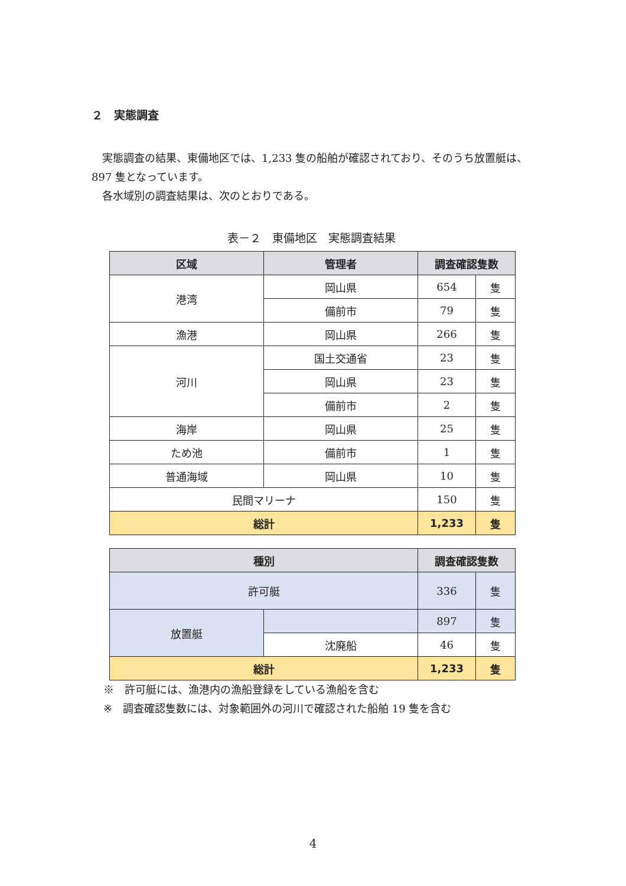２　実態調査
　実態調査の結果、東備地区では、1,233 隻の船舶が確認されており、そのうち放置艇は、897 隻となっています。
　各水域別の調査結果は、次のとおりである。
表－２　東備地区　実態調査結果
| 区域 | 管理者 | 調査確認隻数 | |
| --- | --- | --- | --- |
| 港湾 | 岡山県 | 654 | 隻 |
| | 備前市 | 79 | 隻 |
| 漁港 | 岡山県 | 266 | 隻 |
| 河川 | 国土交通省 | 23 | 隻 |
| | 岡山県 | 23 | 隻 |
| | 備前市 | 2 | 隻 |
| 海岸 | 岡山県 | 25 | 隻 |
| ため池 | 備前市 | 1 | 隻 |
| 普通海域 | 岡山県 | 10 | 隻 |
| 民間マリーナ | | 150 | 隻 |
| 総計 | | 1,233 | 隻 |
| 種別 | | 調査確認隻数 | |
| --- | --- | --- | --- |
| 許可艇 | | 336 | 隻 |
| 放置艇 | | 897 | 隻 |
| | 沈廃船 | 46 | 隻 |
| 総計 | | 1,233 | 隻 |
※　許可艇には、漁港内の漁船登録をしている漁船を含む
※　調査確認隻数には、対象範囲外の河川で確認された船舶 19 隻を含む
4